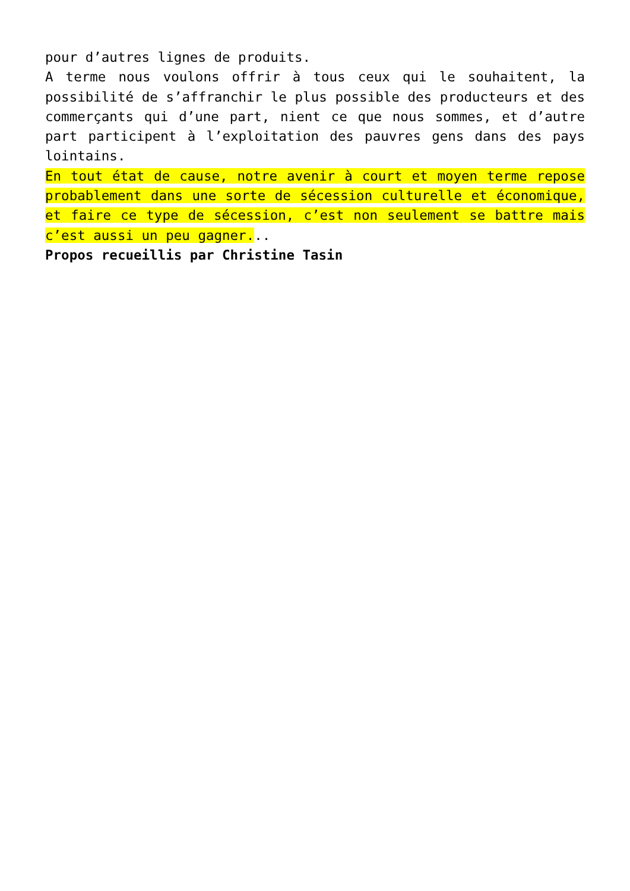pour d’autres lignes de produits.
A terme nous voulons offrir à tous ceux qui le souhaitent, la possibilité de s’affranchir le plus possible des producteurs et des commerçants qui d’une part, nient ce que nous sommes, et d’autre part participent à l’exploitation des pauvres gens dans des pays lointains.
En tout état de cause, notre avenir à court et moyen terme repose probablement dans une sorte de sécession culturelle et économique, et faire ce type de sécession, c’est non seulement se battre mais c’est aussi un peu gagner...
Propos recueillis par Christine Tasin